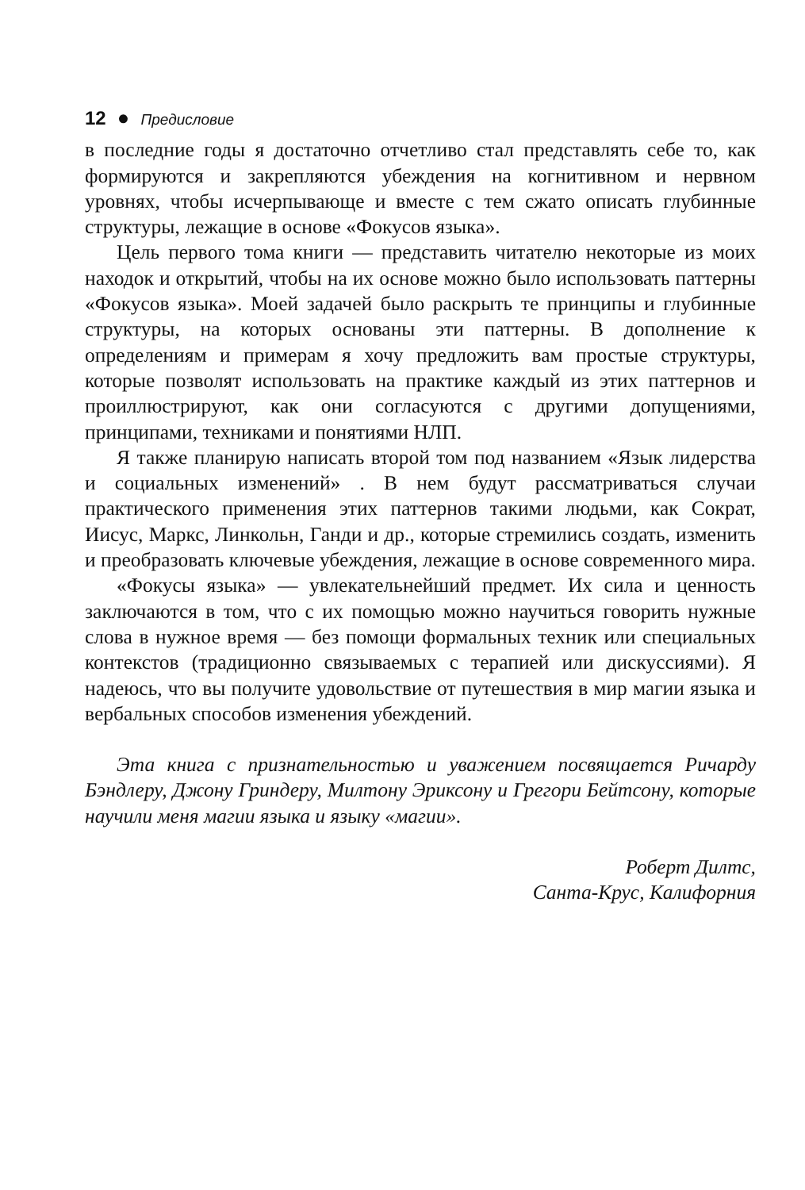12 ● Предисловие
в последние годы я достаточно отчетливо стал представлять себе то, как формируются и закрепляются убеждения на когнитивном и нервном уровнях, чтобы исчерпывающе и вместе с тем сжато описать глубинные структуры, лежащие в основе «Фокусов языка».
Цель первого тома книги — представить читателю некоторые из моих находок и открытий, чтобы на их основе можно было использовать паттерны «Фокусов языка». Моей задачей было раскрыть те принципы и глубинные структуры, на которых основаны эти паттерны. В дополнение к определениям и примерам я хочу предложить вам простые структуры, которые позволят использовать на практике каждый из этих паттернов и проиллюстрируют, как они согласуются с другими допущениями, принципами, техниками и понятиями НЛП.
Я также планирую написать второй том под названием «Язык лидерства и социальных изменений» . В нем будут рассматриваться случаи практического применения этих паттернов такими людьми, как Сократ, Иисус, Маркс, Линкольн, Ганди и др., которые стремились создать, изменить и преобразовать ключевые убеждения, лежащие в основе современного мира.
«Фокусы языка» — увлекательнейший предмет. Их сила и ценность заключаются в том, что с их помощью можно научиться говорить нужные слова в нужное время — без помощи формальных техник или специальных контекстов (традиционно связываемых с терапией или дискуссиями). Я надеюсь, что вы получите удовольствие от путешествия в мир магии языка и вербальных способов изменения убеждений.
Эта книга с признательностью и уважением посвящается Ричарду Бэндлеру, Джону Гриндеру, Милтону Эриксону и Грегори Бейтсону, которые научили меня магии языка и языку «магии».
Роберт Дилтс,
Санта-Крус, Калифорния